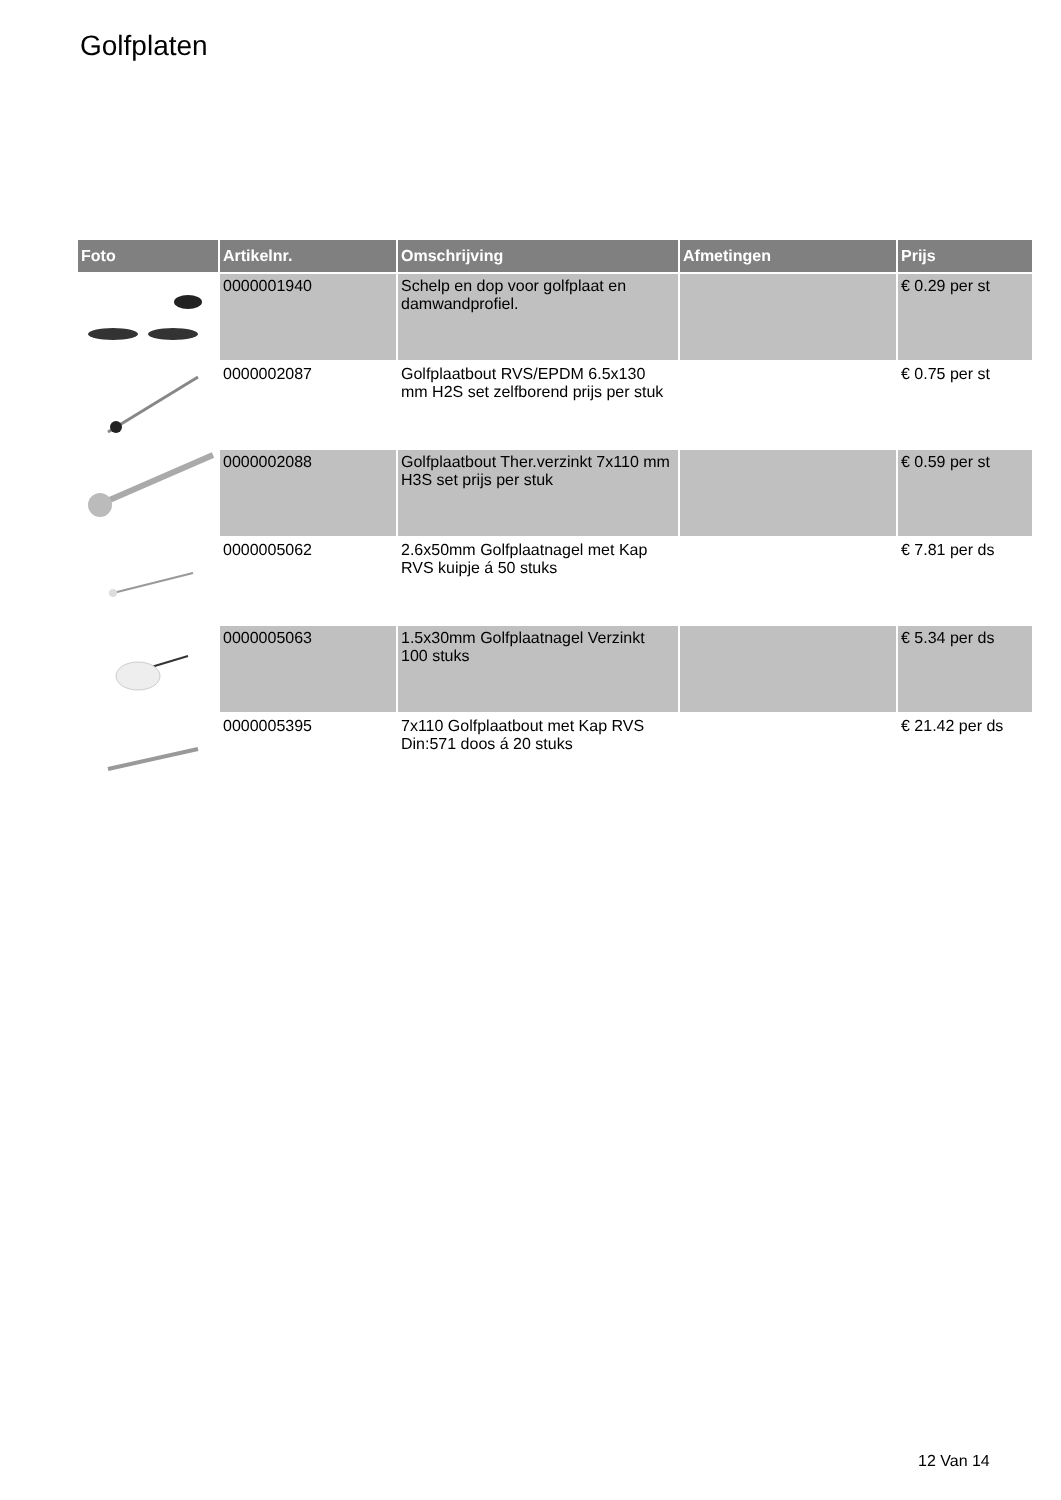Golfplaten
| Foto | Artikelnr. | Omschrijving | Afmetingen | Prijs |
| --- | --- | --- | --- | --- |
| | 0000001940 | Schelp en dop voor golfplaat en damwandprofiel. | | € 0.29 per st |
| | 0000002087 | Golfplaatbout RVS/EPDM 6.5x130 mm H2S set zelfborend prijs per stuk | | € 0.75 per st |
| | 0000002088 | Golfplaatbout Ther.verzinkt 7x110 mm H3S set prijs per stuk | | € 0.59 per st |
| | 0000005062 | 2.6x50mm Golfplaatnagel met Kap RVS kuipje á 50 stuks | | € 7.81 per ds |
| | 0000005063 | 1.5x30mm Golfplaatnagel Verzinkt 100 stuks | | € 5.34 per ds |
| | 0000005395 | 7x110 Golfplaatbout met Kap RVS Din:571 doos á 20 stuks | | € 21.42 per ds |
12 Van 14